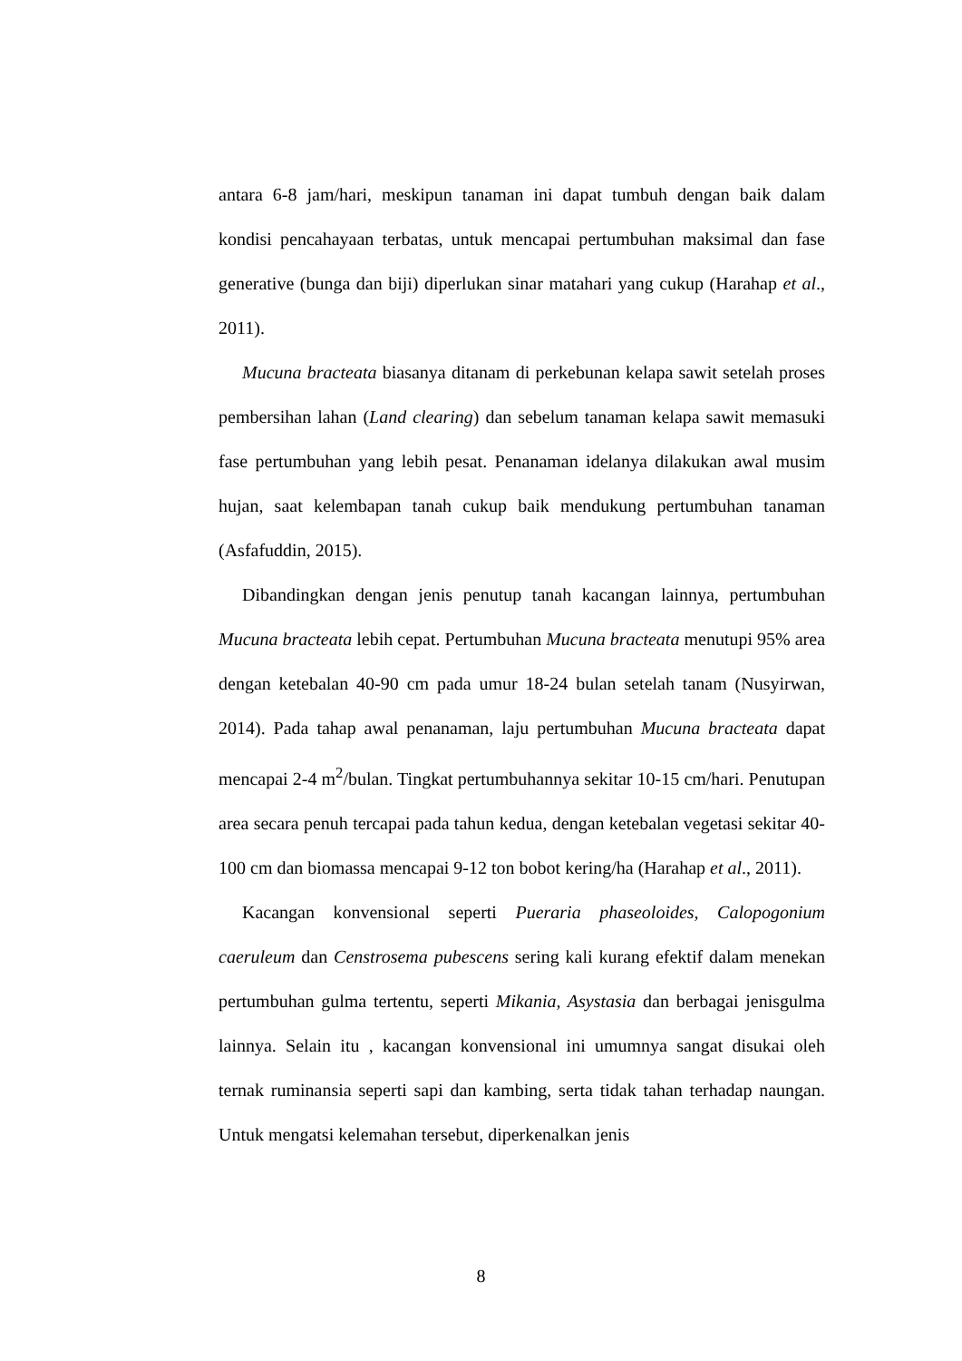antara 6-8 jam/hari, meskipun tanaman ini dapat tumbuh dengan baik dalam kondisi pencahayaan terbatas, untuk mencapai pertumbuhan maksimal dan fase generative (bunga dan biji) diperlukan sinar matahari yang cukup (Harahap et al., 2011).
Mucuna bracteata biasanya ditanam di perkebunan kelapa sawit setelah proses pembersihan lahan (Land clearing) dan sebelum tanaman kelapa sawit memasuki fase pertumbuhan yang lebih pesat. Penanaman idelanya dilakukan awal musim hujan, saat kelembapan tanah cukup baik mendukung pertumbuhan tanaman (Asfafuddin, 2015).
Dibandingkan dengan jenis penutup tanah kacangan lainnya, pertumbuhan Mucuna bracteata lebih cepat. Pertumbuhan Mucuna bracteata menutupi 95% area dengan ketebalan 40-90 cm pada umur 18-24 bulan setelah tanam (Nusyirwan, 2014). Pada tahap awal penanaman, laju pertumbuhan Mucuna bracteata dapat mencapai 2-4 m<sup>2</sup>/bulan. Tingkat pertumbuhannya sekitar 10-15 cm/hari. Penutupan area secara penuh tercapai pada tahun kedua, dengan ketebalan vegetasi sekitar 40-100 cm dan biomassa mencapai 9-12 ton bobot kering/ha (Harahap et al., 2011).
Kacangan konvensional seperti Pueraria phaseoloides, Calopogonium caeruleum dan Censtrosema pubescens sering kali kurang efektif dalam menekan pertumbuhan gulma tertentu, seperti Mikania, Asystasia dan berbagai jenisgulma lainnya. Selain itu , kacangan konvensional ini umumnya sangat disukai oleh ternak ruminansia seperti sapi dan kambing, serta tidak tahan terhadap naungan. Untuk mengatsi kelemahan tersebut, diperkenalkan jenis
8